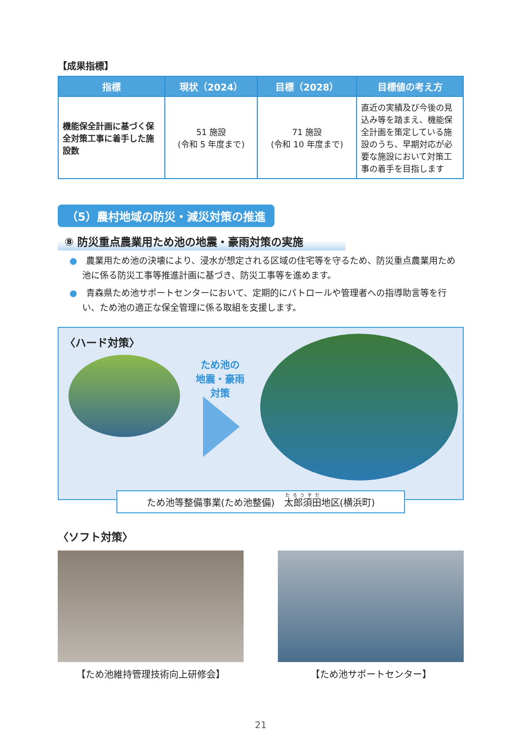【成果指標】
| 指標 | 現状（2024） | 目標（2028） | 目標値の考え方 |
| --- | --- | --- | --- |
| 機能保全計画に基づく保全対策工事に着手した施設数 | 51 施設 (令和 5 年度まで) | 71 施設 (令和 10 年度まで) | 直近の実績及び今後の見込み等を踏まえ、機能保全計画を策定している施設のうち、早期対応が必要な施設において対策工事の着手を目指します |
（5）農村地域の防災・減災対策の推進
⑧ 防災重点農業用ため池の地震・豪雨対策の実施
●　農業用ため池の決壊により、浸水が想定される区域の住宅等を守るため、防災重点農業用ため池に係る防災工事等推進計画に基づき、防災工事等を進めます。
●　青森県ため池サポートセンターにおいて、定期的にパトロールや管理者への指導助言等を行い、ため池の適正な保全管理に係る取組を支援します。
〈ハード対策〉
ため池の
地震・豪雨
対策
ため池等整備事業(ため池整備)　太郎須田地区(横浜町)
〈ソフト対策〉
【ため池維持管理技術向上研修会】 【ため池サポートセンター】
21